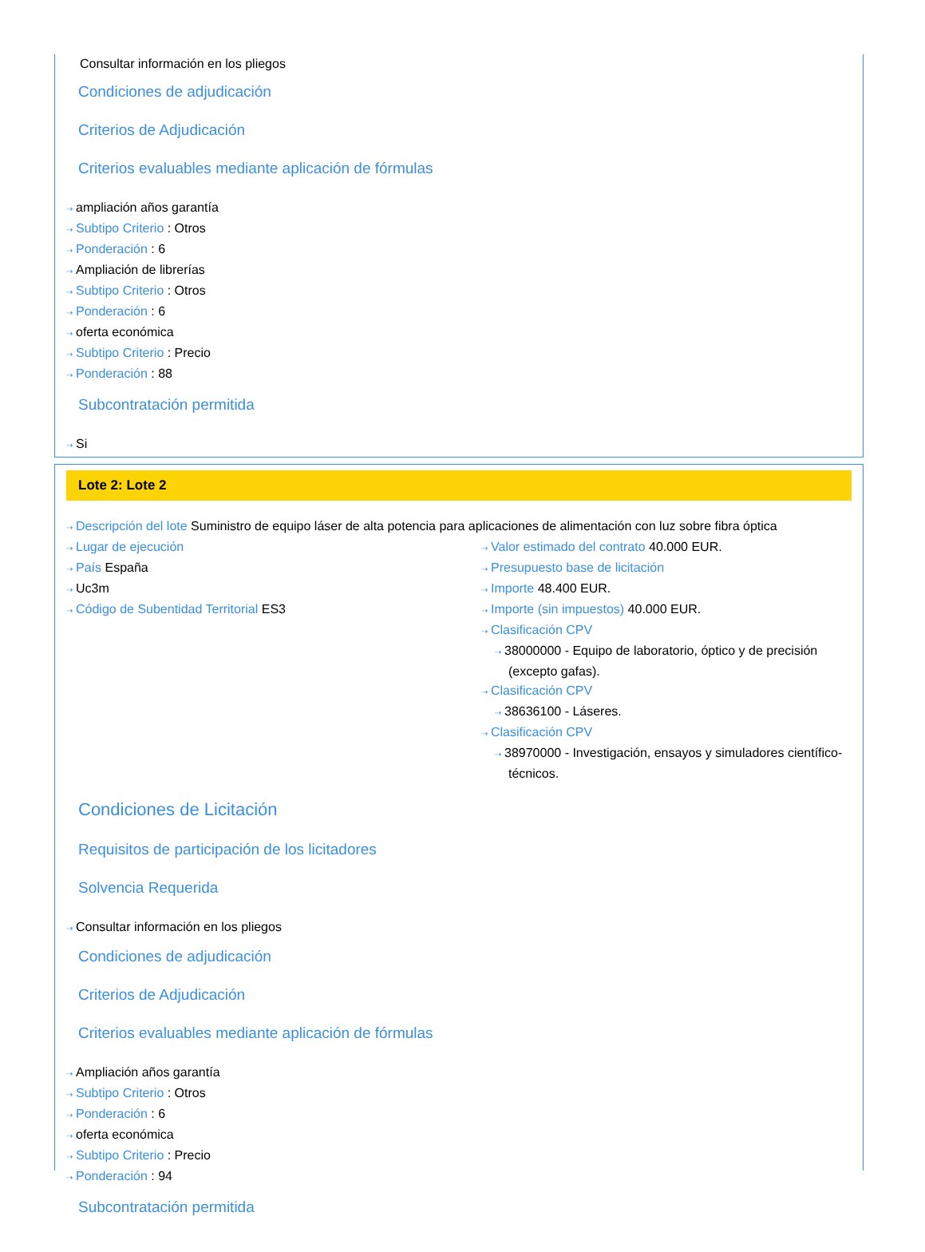Consultar información en los pliegos
Condiciones de adjudicación
Criterios de Adjudicación
Criterios evaluables mediante aplicación de fórmulas
⇢ ampliación años garantía
⇢ Subtipo Criterio : Otros
⇢ Ponderación : 6
⇢ Ampliación de librerías
⇢ Subtipo Criterio : Otros
⇢ Ponderación : 6
⇢ oferta económica
⇢ Subtipo Criterio : Precio
⇢ Ponderación : 88
Subcontratación permitida
⇢ Si
Lote 2: Lote 2
⇢ Descripción del lote Suministro de equipo láser de alta potencia para aplicaciones de alimentación con luz sobre fibra óptica
⇢ Lugar de ejecución
⇢ País España
⇢ Uc3m
⇢ Código de Subentidad Territorial ES3
⇢ Valor estimado del contrato 40.000 EUR.
⇢ Presupuesto base de licitación
⇢ Importe 48.400 EUR.
⇢ Importe (sin impuestos) 40.000 EUR.
⇢ Clasificación CPV
⇢ 38000000 - Equipo de laboratorio, óptico y de precisión (excepto gafas).
⇢ Clasificación CPV
⇢ 38636100 - Láseres.
⇢ Clasificación CPV
⇢ 38970000 - Investigación, ensayos y simuladores científico-técnicos.
Condiciones de Licitación
Requisitos de participación de los licitadores
Solvencia Requerida
⇢ Consultar información en los pliegos
Condiciones de adjudicación
Criterios de Adjudicación
Criterios evaluables mediante aplicación de fórmulas
⇢ Ampliación años garantía
⇢ Subtipo Criterio : Otros
⇢ Ponderación : 6
⇢ oferta económica
⇢ Subtipo Criterio : Precio
⇢ Ponderación : 94
Subcontratación permitida